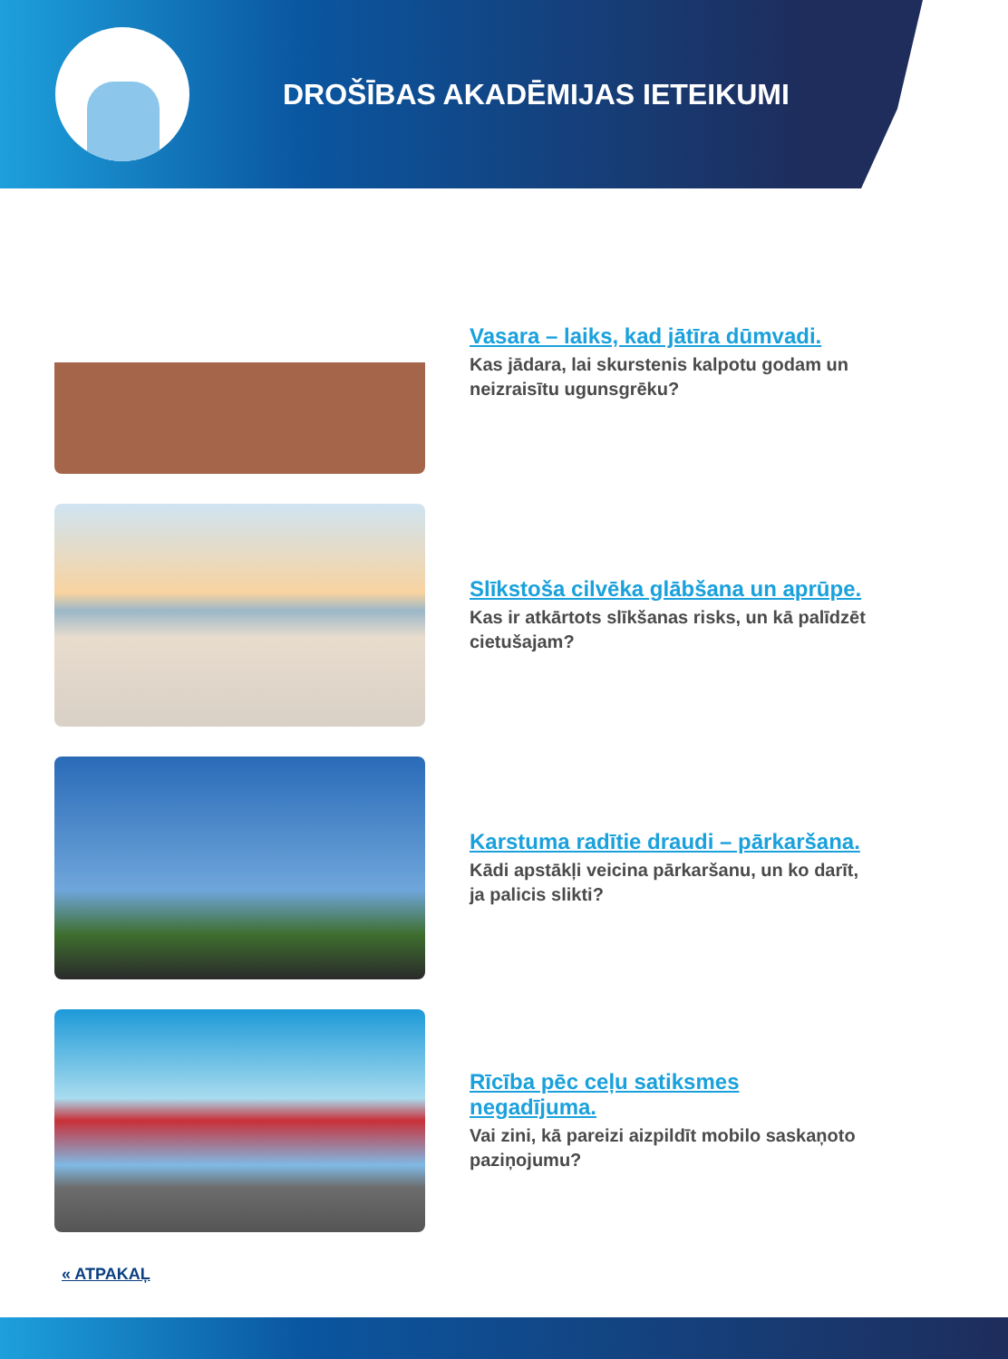DROŠĪBAS AKADĒMIJAS IETEIKUMI
Vasara – laiks, kad jātīra dūmvadi.
Kas jādara, lai skurstenis kalpotu godam un neizraisītu ugunsgrēku?
Slīkstoša cilvēka glābšana un aprūpe.
Kas ir atkārtots slīkšanas risks, un kā palīdzēt cietušajam?
Karstuma radītie draudi – pārkaršana.
Kādi apstākļi veicina pārkaršanu, un ko darīt, ja palicis slikti?
Rīcība pēc ceļu satiksmes negadījuma.
Vai zini, kā pareizi aizpildīt mobilo saskaņoto paziņojumu?
« ATPAKAĻ